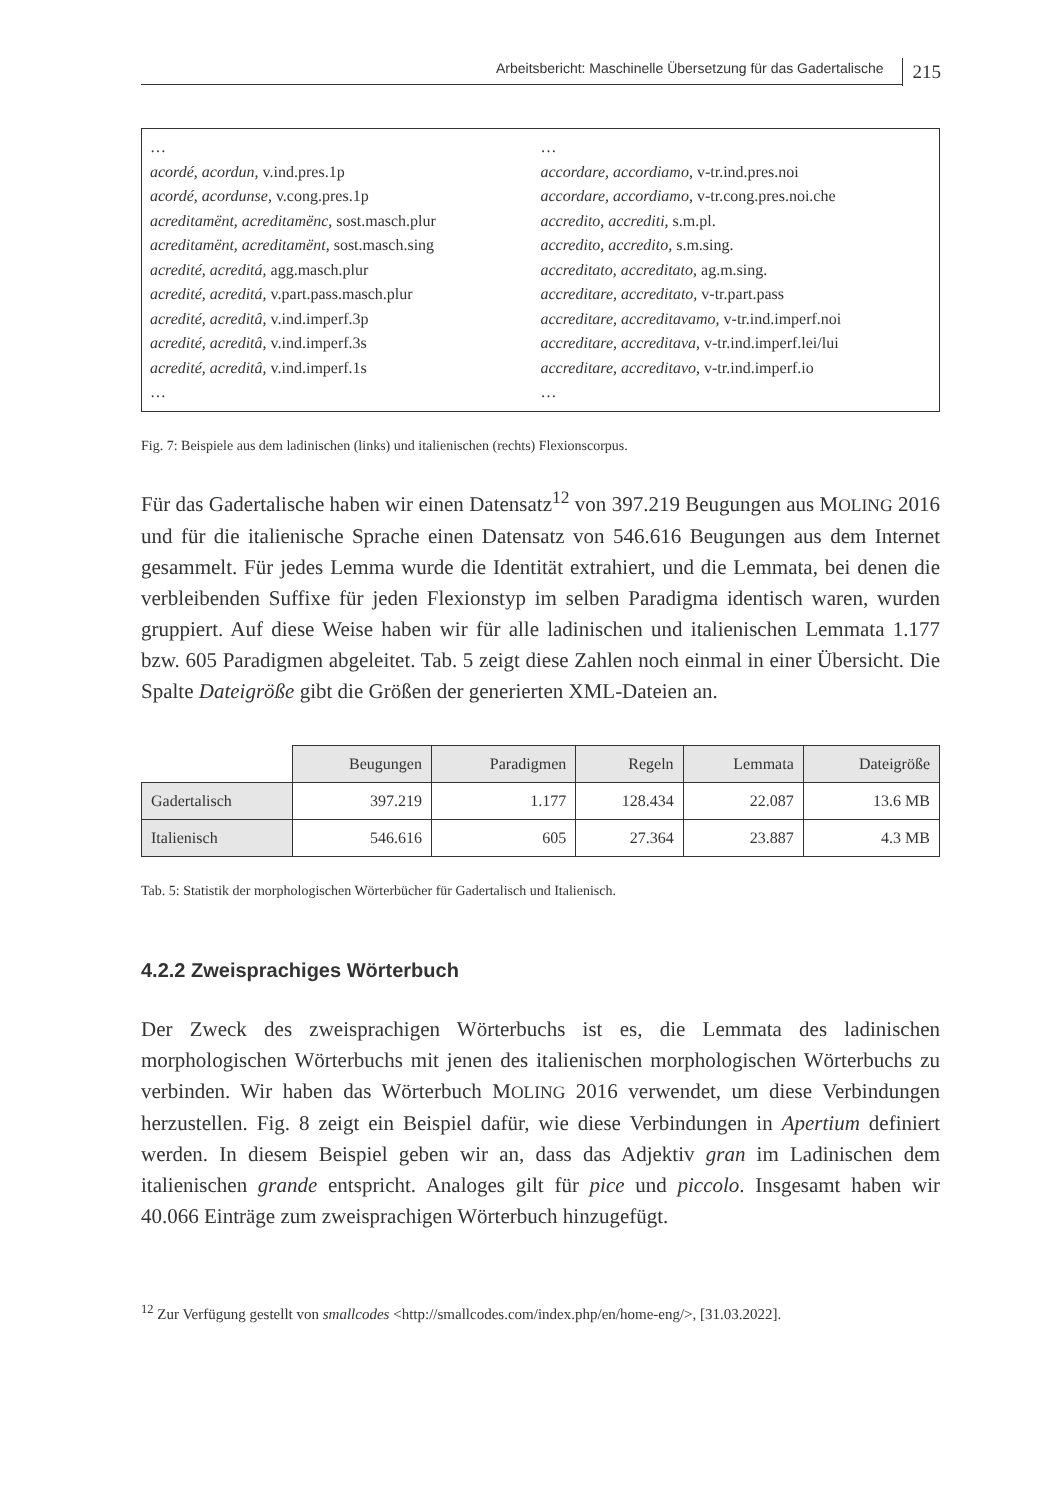Arbeitsbericht: Maschinelle Übersetzung für das Gadertalische 215
…
acordé, acordun, v.ind.pres.1p
acordé, acordunse, v.cong.pres.1p
acreditamënt, acreditamënc, sost.masch.plur
acreditamënt, acreditamënt, sost.masch.sing
acredité, acreditá, agg.masch.plur
acredité, acreditá, v.part.pass.masch.plur
acredité, acreditâ, v.ind.imperf.3p
acredité, acreditâ, v.ind.imperf.3s
acredité, acreditâ, v.ind.imperf.1s
…
…
accordare, accordiamo, v-tr.ind.pres.noi
accordare, accordiamo, v-tr.cong.pres.noi.che
accredito, accrediti, s.m.pl.
accredito, accredito, s.m.sing.
accreditato, accreditato, ag.m.sing.
accreditare, accreditato, v-tr.part.pass
accreditare, accreditavamo, v-tr.ind.imperf.noi
accreditare, accreditava, v-tr.ind.imperf.lei/lui
accreditare, accreditavo, v-tr.ind.imperf.io
…
Fig. 7: Beispiele aus dem ladinischen (links) und italienischen (rechts) Flexionscorpus.
Für das Gadertalische haben wir einen Datensatz<sup>12</sup> von 397.219 Beugungen aus MOLING 2016 und für die italienische Sprache einen Datensatz von 546.616 Beugungen aus dem Internet gesammelt. Für jedes Lemma wurde die Identität extrahiert, und die Lemmata, bei denen die verbleibenden Suffixe für jeden Flexionstyp im selben Paradigma identisch waren, wurden gruppiert. Auf diese Weise haben wir für alle ladinischen und italienischen Lemmata 1.177 bzw. 605 Paradigmen abgeleitet. Tab. 5 zeigt diese Zahlen noch einmal in einer Übersicht. Die Spalte Dateigröße gibt die Größen der generierten XML-Dateien an.
| | Beugungen | Paradigmen | Regeln | Lemmata | Dateigröße |
| --- | --- | --- | --- | --- | --- |
| Gadertalisch | 397.219 | 1.177 | 128.434 | 22.087 | 13.6 MB |
| Italienisch | 546.616 | 605 | 27.364 | 23.887 | 4.3 MB |
Tab. 5: Statistik der morphologischen Wörterbücher für Gadertalisch und Italienisch.
4.2.2 Zweisprachiges Wörterbuch
Der Zweck des zweisprachigen Wörterbuchs ist es, die Lemmata des ladinischen morphologischen Wörterbuchs mit jenen des italienischen morphologischen Wörterbuchs zu verbinden. Wir haben das Wörterbuch MOLING 2016 verwendet, um diese Verbindungen herzustellen. Fig. 8 zeigt ein Beispiel dafür, wie diese Verbindungen in Apertium definiert werden. In diesem Beispiel geben wir an, dass das Adjektiv gran im Ladinischen dem italienischen grande entspricht. Analoges gilt für pice und piccolo. Insgesamt haben wir 40.066 Einträge zum zweisprachigen Wörterbuch hinzugefügt.
<sup>12</sup> Zur Verfügung gestellt von smallcodes <http://smallcodes.com/index.php/en/home-eng/>, [31.03.2022].